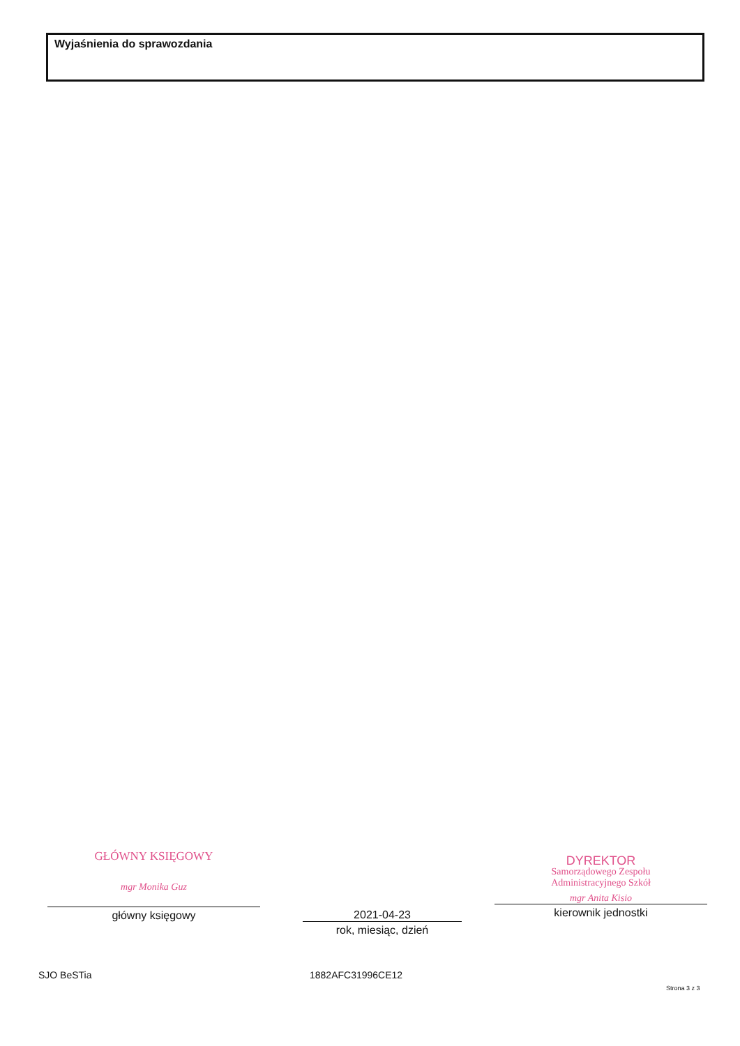Wyjaśnienia do sprawozdania
GŁÓWNY KSIĘGOWY
mgr Monika Guz
główny księgowy
2021-04-23
rok, miesiąc, dzień
DYREKTOR
Samorządowego Zespołu
Administracyjnego Szkół
mgr Anita Kisio
kierownik jednostki
SJO BeSTia 1882AFC31996CE12
Strona 3 z 3